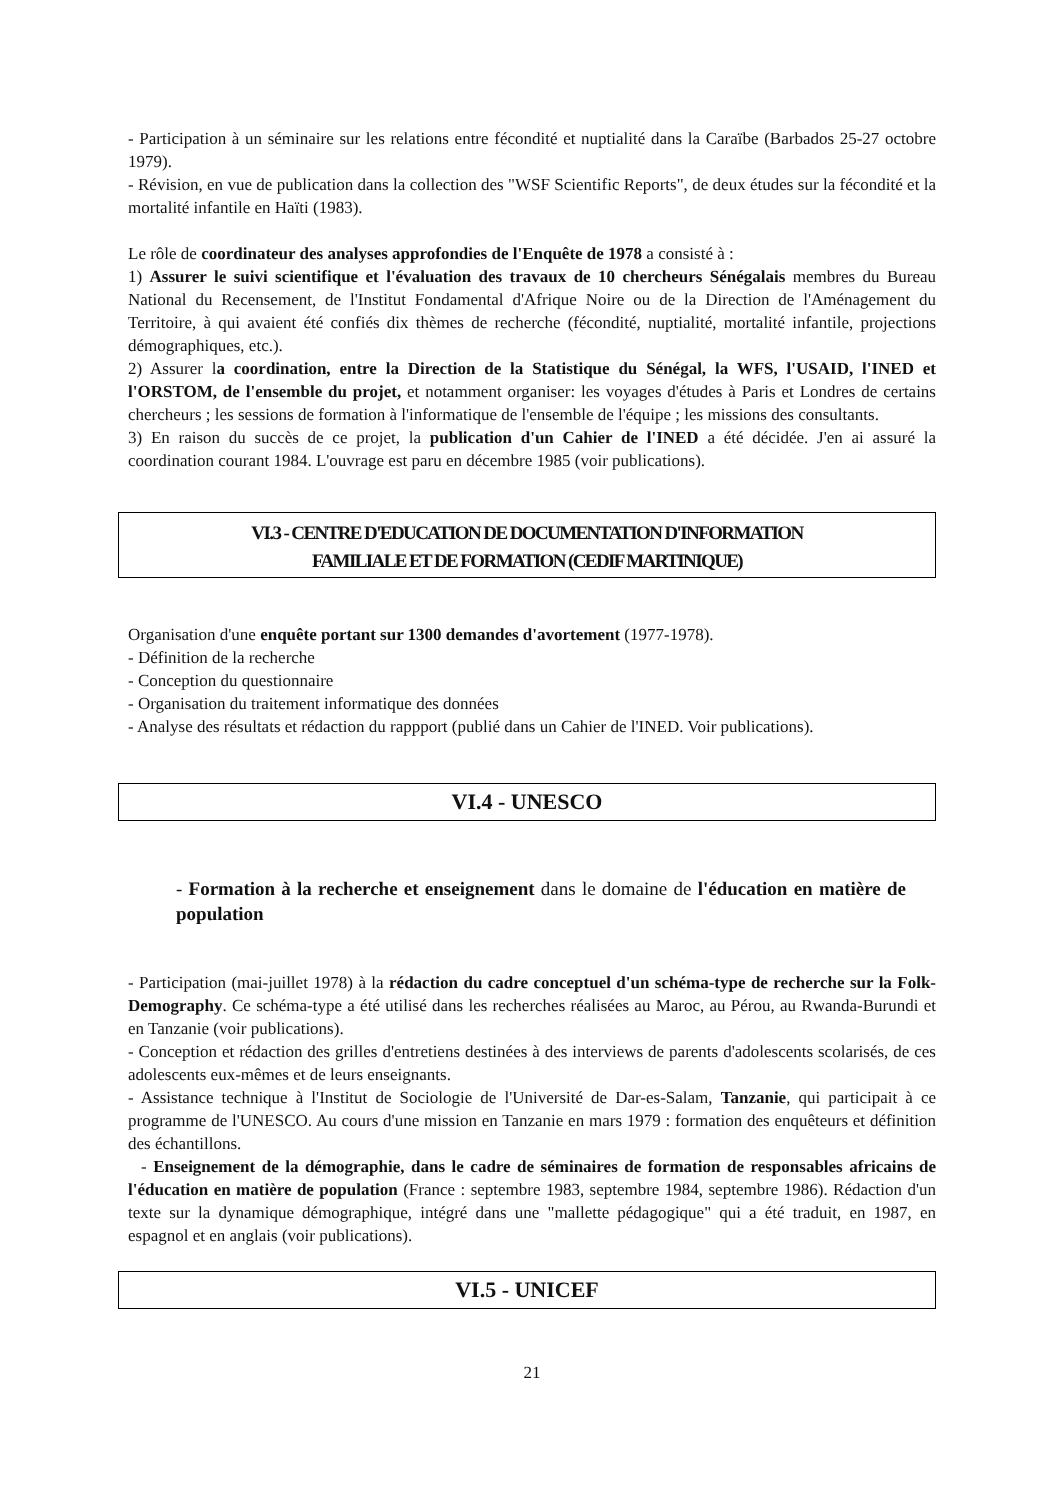- Participation à un séminaire sur les relations entre fécondité et nuptialité dans la Caraïbe (Barbados 25-27 octobre 1979).
- Révision, en vue de publication dans la collection des "WSF Scientific Reports", de deux études sur la fécondité et la mortalité infantile en Haïti (1983).
Le rôle de coordinateur des analyses approfondies de l'Enquête de 1978 a consisté à :
1) Assurer le suivi scientifique et l'évaluation des travaux de 10 chercheurs Sénégalais membres du Bureau National du Recensement, de l'Institut Fondamental d'Afrique Noire ou de la Direction de l'Aménagement du Territoire, à qui avaient été confiés dix thèmes de recherche (fécondité, nuptialité, mortalité infantile, projections démographiques, etc.).
2) Assurer la coordination, entre la Direction de la Statistique du Sénégal, la WFS, l'USAID, l'INED et l'ORSTOM, de l'ensemble du projet, et notamment organiser: les voyages d'études à Paris et Londres de certains chercheurs ; les sessions de formation à l'informatique de l'ensemble de l'équipe ; les missions des consultants.
3) En raison du succès de ce projet, la publication d'un Cahier de l'INED a été décidée. J'en ai assuré la coordination courant 1984. L'ouvrage est paru en décembre 1985 (voir publications).
VI.3 - CENTRE D'EDUCATION DE DOCUMENTATION D'INFORMATION
FAMILIALE ET DE FORMATION (CEDIF MARTINIQUE)
Organisation d'une enquête portant sur 1300 demandes d'avortement (1977-1978).
- Définition de la recherche
- Conception du questionnaire
- Organisation du traitement informatique des données
- Analyse des résultats et rédaction du rappport (publié dans un Cahier de l'INED. Voir publications).
VI.4 - UNESCO
- Formation à la recherche et enseignement dans le domaine de l'éducation en matière de population
- Participation (mai-juillet 1978) à la rédaction du cadre conceptuel d'un schéma-type de recherche sur la Folk-Demography. Ce schéma-type a été utilisé dans les recherches réalisées au Maroc, au Pérou, au Rwanda-Burundi et en Tanzanie (voir publications).
- Conception et rédaction des grilles d'entretiens destinées à des interviews de parents d'adolescents scolarisés, de ces adolescents eux-mêmes et de leurs enseignants.
- Assistance technique à l'Institut de Sociologie de l'Université de Dar-es-Salam, Tanzanie, qui participait à ce programme de l'UNESCO. Au cours d'une mission en Tanzanie en mars 1979 : formation des enquêteurs et définition des échantillons.
- Enseignement de la démographie, dans le cadre de séminaires de formation de responsables africains de l'éducation en matière de population (France : septembre 1983, septembre 1984, septembre 1986). Rédaction d'un texte sur la dynamique démographique, intégré dans une "mallette pédagogique" qui a été traduit, en 1987, en espagnol et en anglais (voir publications).
VI.5 - UNICEF
21